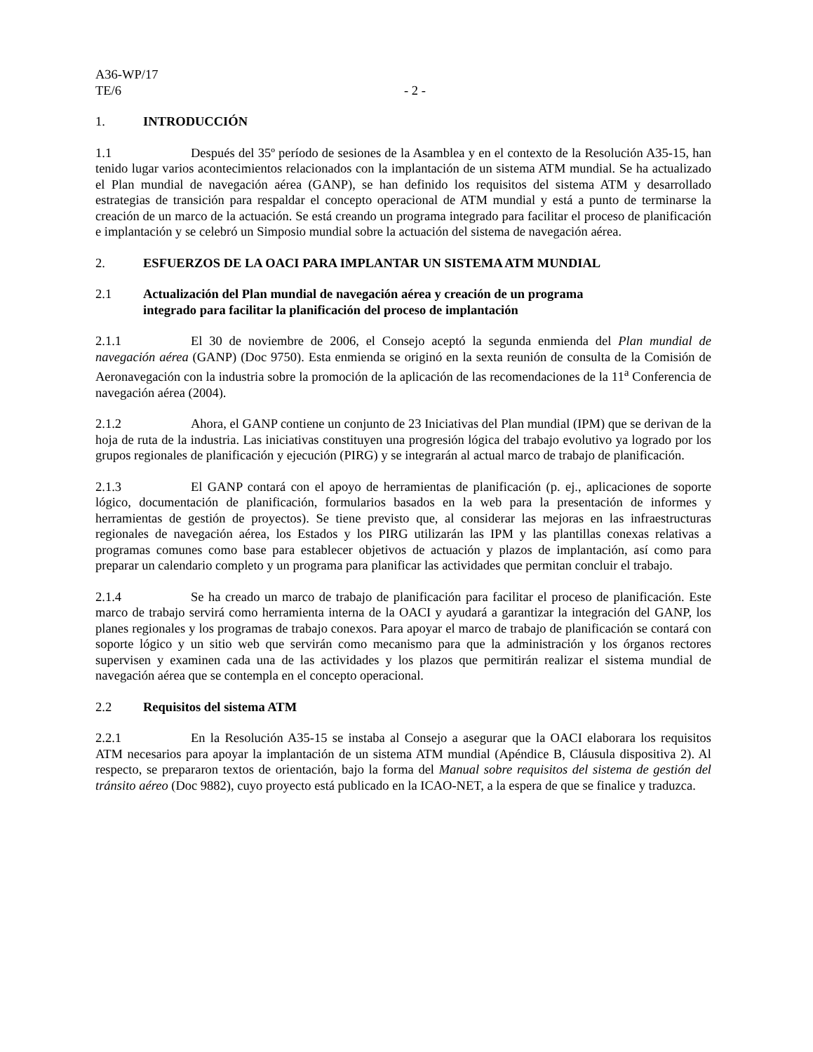A36-WP/17
TE/6 - 2 -
1. INTRODUCCIÓN
1.1 Después del 35º período de sesiones de la Asamblea y en el contexto de la Resolución A35-15, han tenido lugar varios acontecimientos relacionados con la implantación de un sistema ATM mundial. Se ha actualizado el Plan mundial de navegación aérea (GANP), se han definido los requisitos del sistema ATM y desarrollado estrategias de transición para respaldar el concepto operacional de ATM mundial y está a punto de terminarse la creación de un marco de la actuación. Se está creando un programa integrado para facilitar el proceso de planificación e implantación y se celebró un Simposio mundial sobre la actuación del sistema de navegación aérea.
2. ESFUERZOS DE LA OACI PARA IMPLANTAR UN SISTEMA ATM MUNDIAL
2.1 Actualización del Plan mundial de navegación aérea y creación de un programa
integrado para facilitar la planificación del proceso de implantación
2.1.1 El 30 de noviembre de 2006, el Consejo aceptó la segunda enmienda del Plan mundial de navegación aérea (GANP) (Doc 9750). Esta enmienda se originó en la sexta reunión de consulta de la Comisión de Aeronavegación con la industria sobre la promoción de la aplicación de las recomendaciones de la 11<sup>a</sup> Conferencia de navegación aérea (2004).
2.1.2 Ahora, el GANP contiene un conjunto de 23 Iniciativas del Plan mundial (IPM) que se derivan de la hoja de ruta de la industria. Las iniciativas constituyen una progresión lógica del trabajo evolutivo ya logrado por los grupos regionales de planificación y ejecución (PIRG) y se integrarán al actual marco de trabajo de planificación.
2.1.3 El GANP contará con el apoyo de herramientas de planificación (p. ej., aplicaciones de soporte lógico, documentación de planificación, formularios basados en la web para la presentación de informes y herramientas de gestión de proyectos). Se tiene previsto que, al considerar las mejoras en las infraestructuras regionales de navegación aérea, los Estados y los PIRG utilizarán las IPM y las plantillas conexas relativas a programas comunes como base para establecer objetivos de actuación y plazos de implantación, así como para preparar un calendario completo y un programa para planificar las actividades que permitan concluir el trabajo.
2.1.4 Se ha creado un marco de trabajo de planificación para facilitar el proceso de planificación. Este marco de trabajo servirá como herramienta interna de la OACI y ayudará a garantizar la integración del GANP, los planes regionales y los programas de trabajo conexos. Para apoyar el marco de trabajo de planificación se contará con soporte lógico y un sitio web que servirán como mecanismo para que la administración y los órganos rectores supervisen y examinen cada una de las actividades y los plazos que permitirán realizar el sistema mundial de navegación aérea que se contempla en el concepto operacional.
2.2 Requisitos del sistema ATM
2.2.1 En la Resolución A35-15 se instaba al Consejo a asegurar que la OACI elaborara los requisitos ATM necesarios para apoyar la implantación de un sistema ATM mundial (Apéndice B, Cláusula dispositiva 2). Al respecto, se prepararon textos de orientación, bajo la forma del Manual sobre requisitos del sistema de gestión del tránsito aéreo (Doc 9882), cuyo proyecto está publicado en la ICAO-NET, a la espera de que se finalice y traduzca.